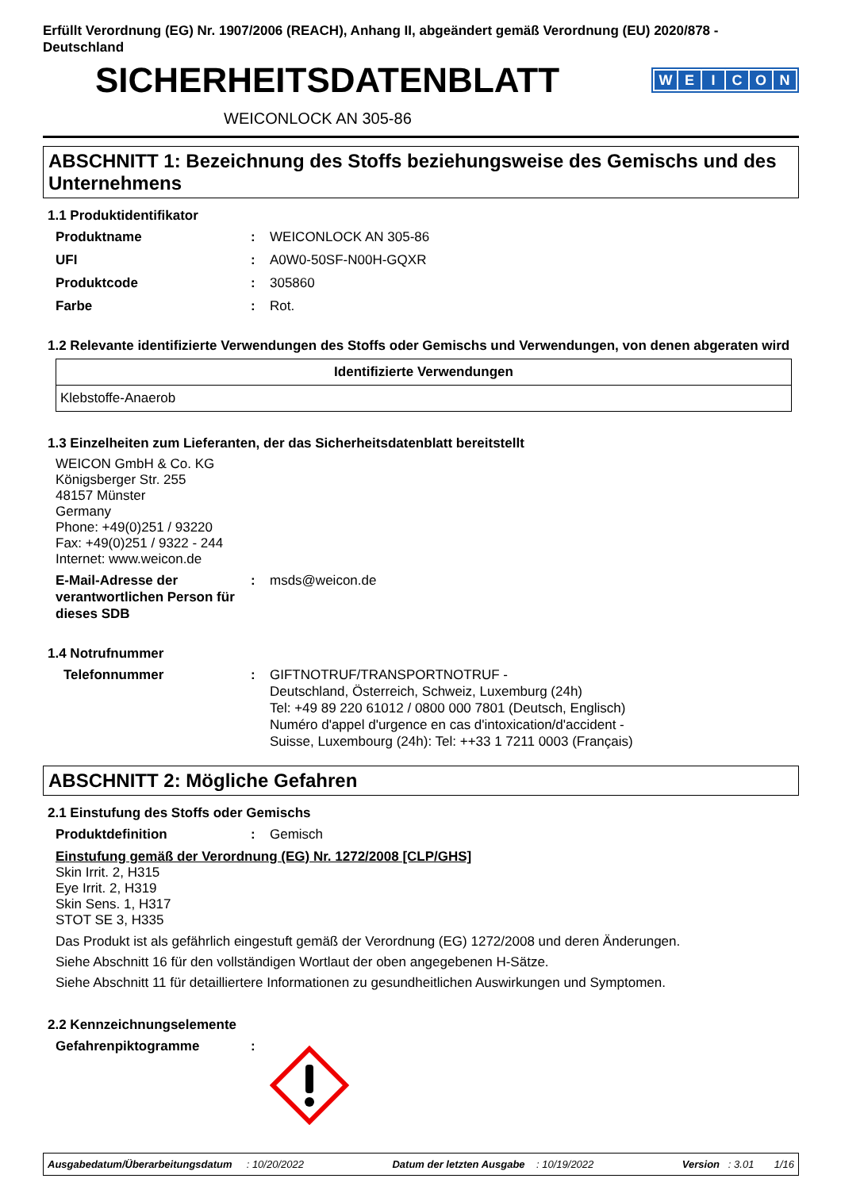Erfüllt Verordnung (EG) Nr. 1907/2006 (REACH), Anhang II, abgeändert gemäß Verordnung (EU) 2020/878 - Deutschland
SICHERHEITSDATENBLATT
WEICON
WEICONLOCK AN 305-86
ABSCHNITT 1: Bezeichnung des Stoffs beziehungsweise des Gemischs und des Unternehmens
1.1 Produktidentifikator
Produktname : WEICONLOCK AN 305-86
UFI : A0W0-50SF-N00H-GQXR
Produktcode : 305860
Farbe : Rot.
1.2 Relevante identifizierte Verwendungen des Stoffs oder Gemischs und Verwendungen, von denen abgeraten wird
| Identifizierte Verwendungen |
| --- |
| Klebstoffe-Anaerob |
1.3 Einzelheiten zum Lieferanten, der das Sicherheitsdatenblatt bereitstellt
WEICON GmbH & Co. KG
Königsberger Str. 255
48157 Münster
Germany
Phone: +49(0)251 / 93220
Fax: +49(0)251 / 9322 - 244
Internet: www.weicon.de
E-Mail-Adresse der verantwortlichen Person für dieses SDB
: msds@weicon.de
1.4 Notrufnummer
Telefonnummer : GIFTNOTRUF/TRANSPORTNOTRUF -
Deutschland, Österreich, Schweiz, Luxemburg (24h)
Tel: +49 89 220 61012 / 0800 000 7801 (Deutsch, Englisch)
Numéro d'appel d'urgence en cas d'intoxication/d'accident -
Suisse, Luxembourg (24h): Tel: ++33 1 7211 0003 (Français)
ABSCHNITT 2: Mögliche Gefahren
2.1 Einstufung des Stoffs oder Gemischs
Produktdefinition : Gemisch
Einstufung gemäß der Verordnung (EG) Nr. 1272/2008 [CLP/GHS]
Skin Irrit. 2, H315
Eye Irrit. 2, H319
Skin Sens. 1, H317
STOT SE 3, H335
Das Produkt ist als gefährlich eingestuft gemäß der Verordnung (EG) 1272/2008 und deren Änderungen.
Siehe Abschnitt 16 für den vollständigen Wortlaut der oben angegebenen H-Sätze.
Siehe Abschnitt 11 für detailliertere Informationen zu gesundheitlichen Auswirkungen und Symptomen.
2.2 Kennzeichnungselemente
Gefahrenpiktogramme :
Ausgabedatum/Überarbeitungsdatum : 10/20/2022 Datum der letzten Ausgabe : 10/19/2022 Version : 3.01 1/16